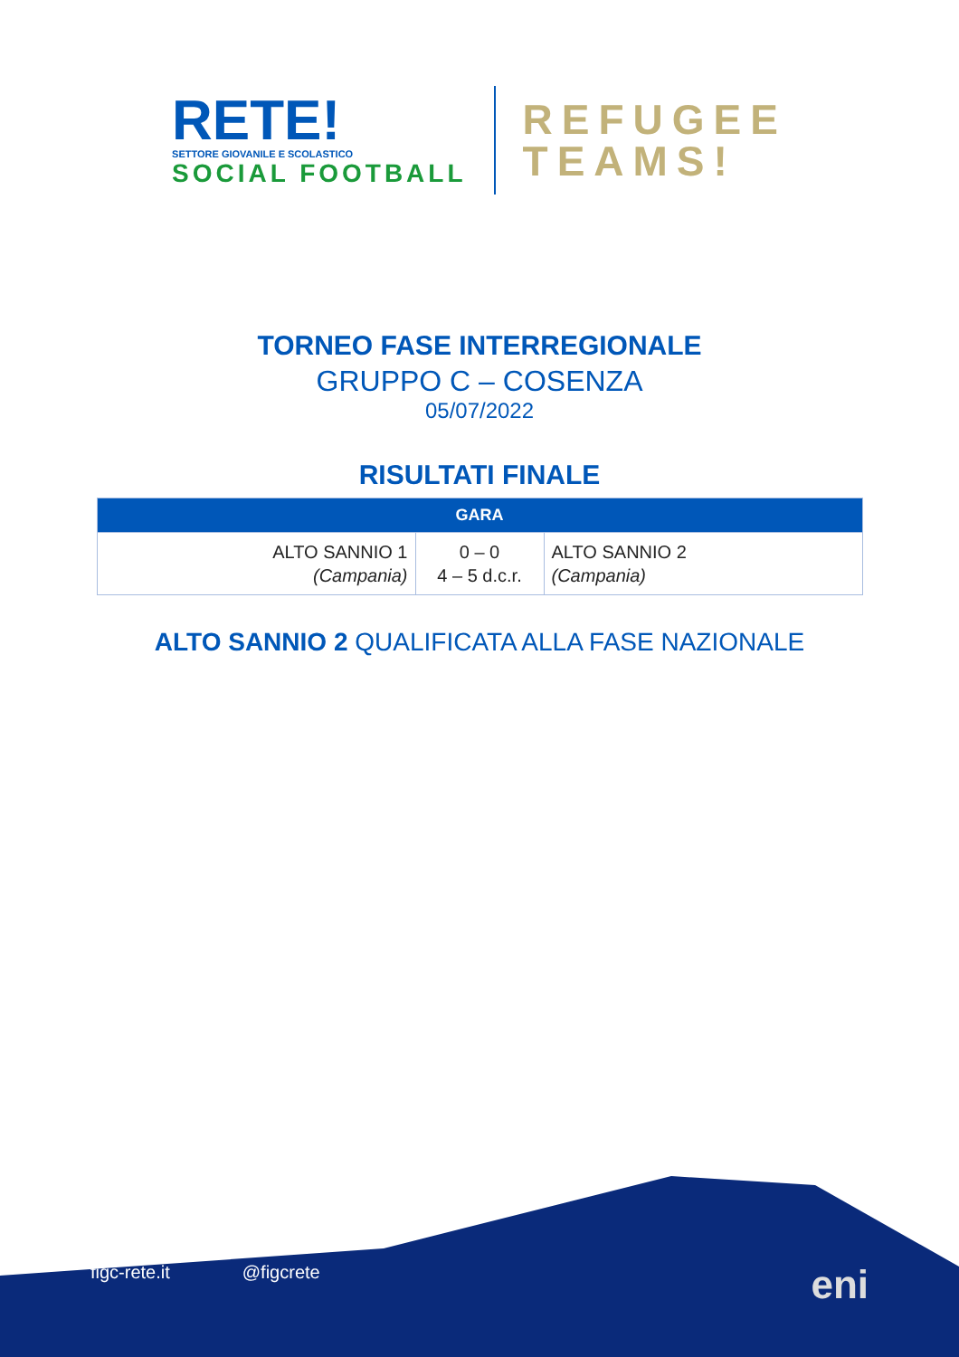RETE!
SETTORE GIOVANILE E SCOLASTICO
SOCIAL FOOTBALL
REFUGEE
TEAMS!
TORNEO FASE INTERREGIONALE
GRUPPO C – COSENZA
05/07/2022
RISULTATI FINALE
| GARA | | |
| --- | --- | --- |
| ALTO SANNIO 1 (Campania) | 0 – 0 4 – 5 d.c.r. | ALTO SANNIO 2 (Campania) |
ALTO SANNIO 2 QUALIFICATA ALLA FASE NAZIONALE
figc-rete.it @figcrete eni